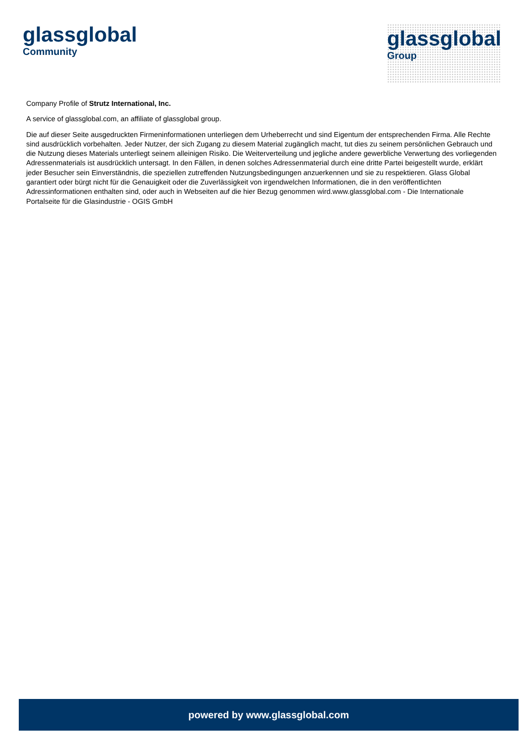glassglobal
Community
glassglobal
Group
Company Profile of Strutz International, Inc.
A service of glassglobal.com, an affiliate of glassglobal group.
Die auf dieser Seite ausgedruckten Firmeninformationen unterliegen dem Urheberrecht und sind Eigentum der entsprechenden Firma. Alle Rechte sind ausdrücklich vorbehalten. Jeder Nutzer, der sich Zugang zu diesem Material zugänglich macht, tut dies zu seinem persönlichen Gebrauch und die Nutzung dieses Materials unterliegt seinem alleinigen Risiko. Die Weiterverteilung und jegliche andere gewerbliche Verwertung des vorliegenden Adressenmaterials ist ausdrücklich untersagt. In den Fällen, in denen solches Adressenmaterial durch eine dritte Partei beigestellt wurde, erklärt jeder Besucher sein Einverständnis, die speziellen zutreffenden Nutzungsbedingungen anzuerkennen und sie zu respektieren. Glass Global garantiert oder bürgt nicht für die Genauigkeit oder die Zuverlässigkeit von irgendwelchen Informationen, die in den veröffentlichten Adressinformationen enthalten sind, oder auch in Webseiten auf die hier Bezug genommen wird.www.glassglobal.com - Die Internationale Portalseite für die Glasindustrie - OGIS GmbH
powered by www.glassglobal.com